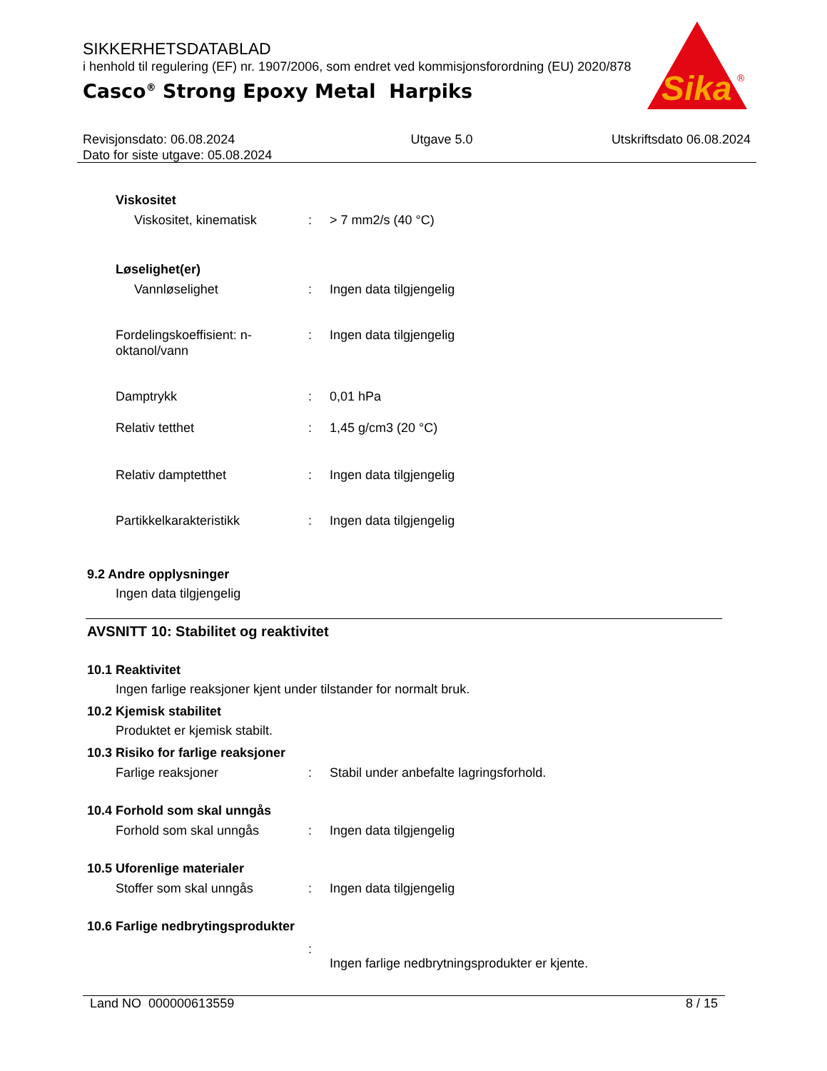SIKKERHETSDATABLAD
i henhold til regulering (EF) nr. 1907/2006, som endret ved kommisjonsforordning (EU) 2020/878
Casco<sup>®</sup> Strong Epoxy Metal Harpiks
Sika
®
Revisjonsdato: 06.08.2024
Dato for siste utgave: 05.08.2024
Utgave 5.0 Utskriftsdato 06.08.2024
Viskositet
Viskositet, kinematisk : > 7 mm2/s (40 °C)
Løselighet(er)
Vannløselighet : Ingen data tilgjengelig
Fordelingskoeffisient: n-
oktanol/vann
: Ingen data tilgjengelig
Damptrykk : 0,01 hPa
Relativ tetthet : 1,45 g/cm3 (20 °C)
Relativ damptetthet : Ingen data tilgjengelig
Partikkelkarakteristikk : Ingen data tilgjengelig
9.2 Andre opplysninger
Ingen data tilgjengelig
AVSNITT 10: Stabilitet og reaktivitet
10.1 Reaktivitet
Ingen farlige reaksjoner kjent under tilstander for normalt bruk.
10.2 Kjemisk stabilitet
Produktet er kjemisk stabilt.
10.3 Risiko for farlige reaksjoner
Farlige reaksjoner : Stabil under anbefalte lagringsforhold.
10.4 Forhold som skal unngås
Forhold som skal unngås : Ingen data tilgjengelig
10.5 Uforenlige materialer
Stoffer som skal unngås : Ingen data tilgjengelig
10.6 Farlige nedbrytingsprodukter
:
Ingen farlige nedbrytningsprodukter er kjente.
Land NO 000000613559 8 / 15